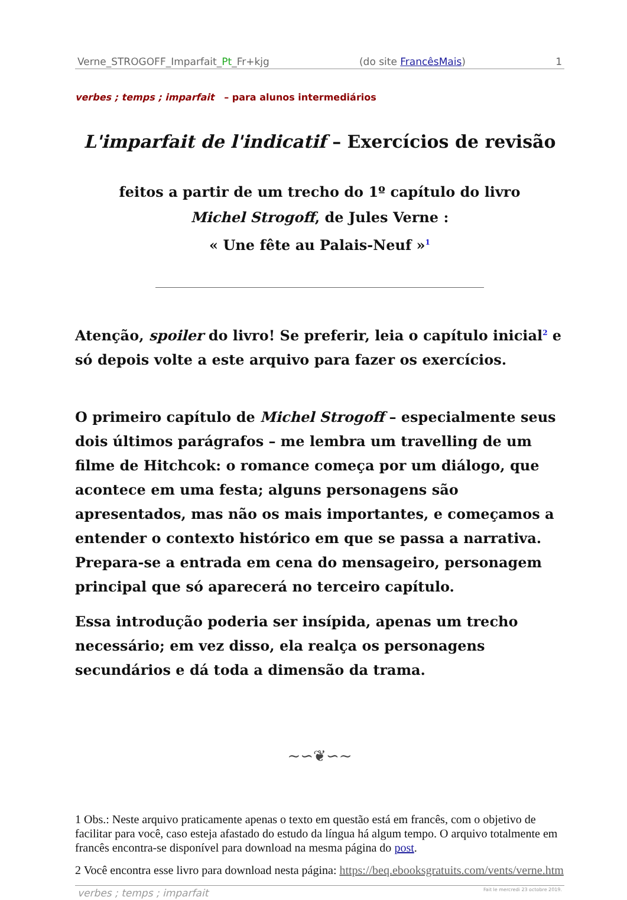Verne_STROGOFF_Imparfait_Pt_Fr+kjg (do site FrancêsMais) 1
verbes ; temps ; imparfait – para alunos intermediários
L'imparfait de l'indicatif – Exercícios de revisão
feitos a partir de um trecho do 1º capítulo do livro
Michel Strogoff, de Jules Verne :
« Une fête au Palais-Neuf »<sup>1</sup>
Atenção, spoiler do livro! Se preferir, leia o capítulo inicial<sup>2</sup> e só depois volte a este arquivo para fazer os exercícios.
O primeiro capítulo de Michel Strogoff – especialmente seus dois últimos parágrafos – me lembra um travelling de um filme de Hitchcok: o romance começa por um diálogo, que acontece em uma festa; alguns personagens são apresentados, mas não os mais importantes, e começamos a entender o contexto histórico em que se passa a narrativa. Prepara-se a entrada em cena do mensageiro, personagem principal que só aparecerá no terceiro capítulo.
Essa introdução poderia ser insípida, apenas um trecho necessário; em vez disso, ela realça os personagens secundários e dá toda a dimensão da trama.
~∽❦∽~
1 Obs.: Neste arquivo praticamente apenas o texto em questão está em francês, com o objetivo de facilitar para você, caso esteja afastado do estudo da língua há algum tempo. O arquivo totalmente em francês encontra-se disponível para download na mesma página do post.
2 Você encontra esse livro para download nesta página: https://beq.ebooksgratuits.com/vents/verne.htm
verbes ; temps ; imparfait Fait le mercredi 23 octobre 2019.